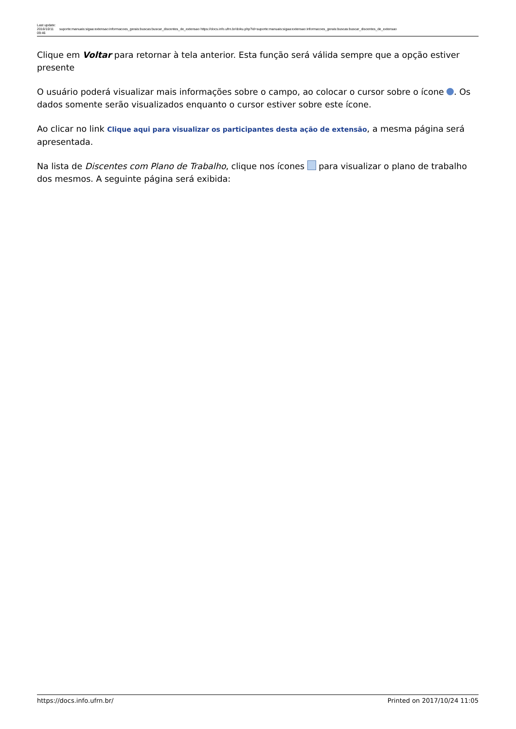Last update: 2016/10/11 09:46
suporte:manuais:sigaa:extensao:informacoes_gerais:buscas:buscar_discentes_de_extensao https://docs.info.ufrn.br/doku.php?id=suporte:manuais:sigaa:extensao:informacoes_gerais:buscas:buscar_discentes_de_extensao
Clique em Voltar para retornar à tela anterior. Esta função será válida sempre que a opção estiver presente
O usuário poderá visualizar mais informações sobre o campo, ao colocar o cursor sobre o ícone . Os dados somente serão visualizados enquanto o cursor estiver sobre este ícone.
Ao clicar no link Clique aqui para visualizar os participantes desta ação de extensão, a mesma página será apresentada.
Na lista de Discentes com Plano de Trabalho, clique nos ícones para visualizar o plano de trabalho dos mesmos. A seguinte página será exibida:
https://docs.info.ufrn.br/ Printed on 2017/10/24 11:05